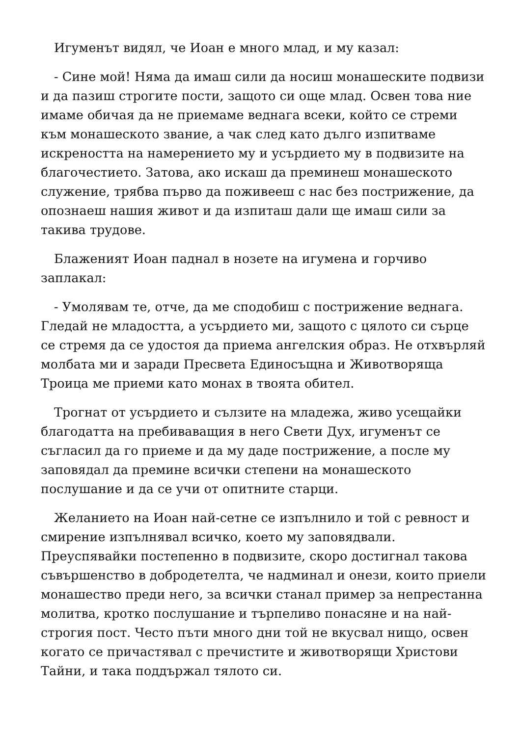Игуменът видял, че Иоан е много млад, и му казал:
- Сине мой! Няма да имаш сили да носиш монашеските подвизи и да пазиш строгите пости, защото си още млад. Освен това ние имаме обичая да не приемаме веднага всеки, който се стреми към монашеското звание, а чак след като дълго изпитваме искреността на намерението му и усърдието му в подвизите на благочестието. Затова, ако искаш да преминеш монашеското служение, трябва първо да поживееш с нас без пострижение, да опознаеш нашия живот и да изпиташ дали ще имаш сили за такива трудове.
Блаженият Иоан паднал в нозете на игумена и горчиво заплакал:
- Умолявам те, отче, да ме сподобиш с пострижение веднага. Гледай не младостта, а усърдието ми, защото с цялото си сърце се стремя да се удостоя да приема ангелския образ. Не отхвърляй молбата ми и заради Пресвета Единосъщна и Животворяща Троица ме приеми като монах в твоята обител.
Трогнат от усърдието и сълзите на младежа, живо усещайки благодатта на пребиваващия в него Свети Дух, игуменът се съгласил да го приеме и да му даде пострижение, а после му заповядал да премине всички степени на монашеското послушание и да се учи от опитните старци.
Желанието на Иоан най-сетне се изпълнило и той с ревност и смирение изпълнявал всичко, което му заповядвали. Преуспявайки постепенно в подвизите, скоро достигнал такова съвършенство в добродетелта, че надминал и онези, които приели монашество преди него, за всички станал пример за непрестанна молитва, кротко послушание и търпеливо понасяне и на най-строгия пост. Често пъти много дни той не вкусвал нищо, освен когато се причастявал с пречистите и животворящи Христови Тайни, и така поддържал тялото си.